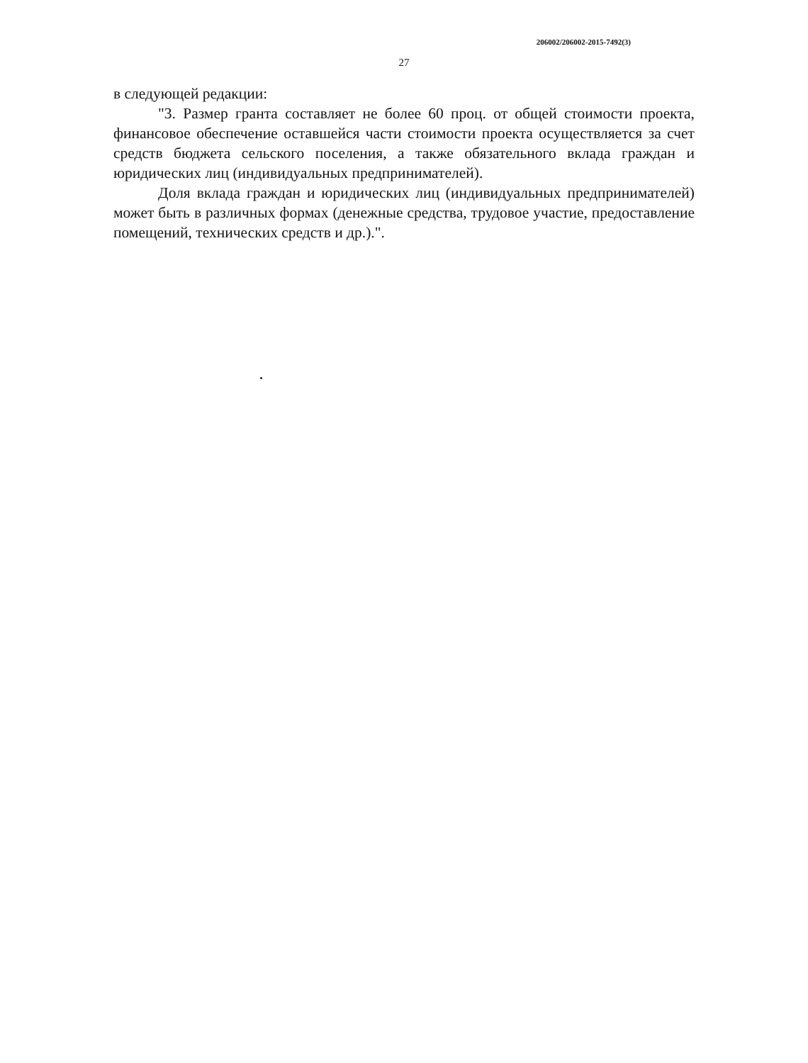206002/206002-2015-7492(3)
27
в следующей редакции:
"3. Размер гранта составляет не более 60 проц. от общей стоимости проекта, финансовое обеспечение оставшейся части стоимости проекта осуществляется за счет средств бюджета сельского поселения, а также обязательного вклада граждан и юридических лиц (индивидуальных предпринимателей).
Доля вклада граждан и юридических лиц (индивидуальных предпринимателей) может быть в различных формах (денежные средства, трудовое участие, предоставление помещений, технических средств и др.).".